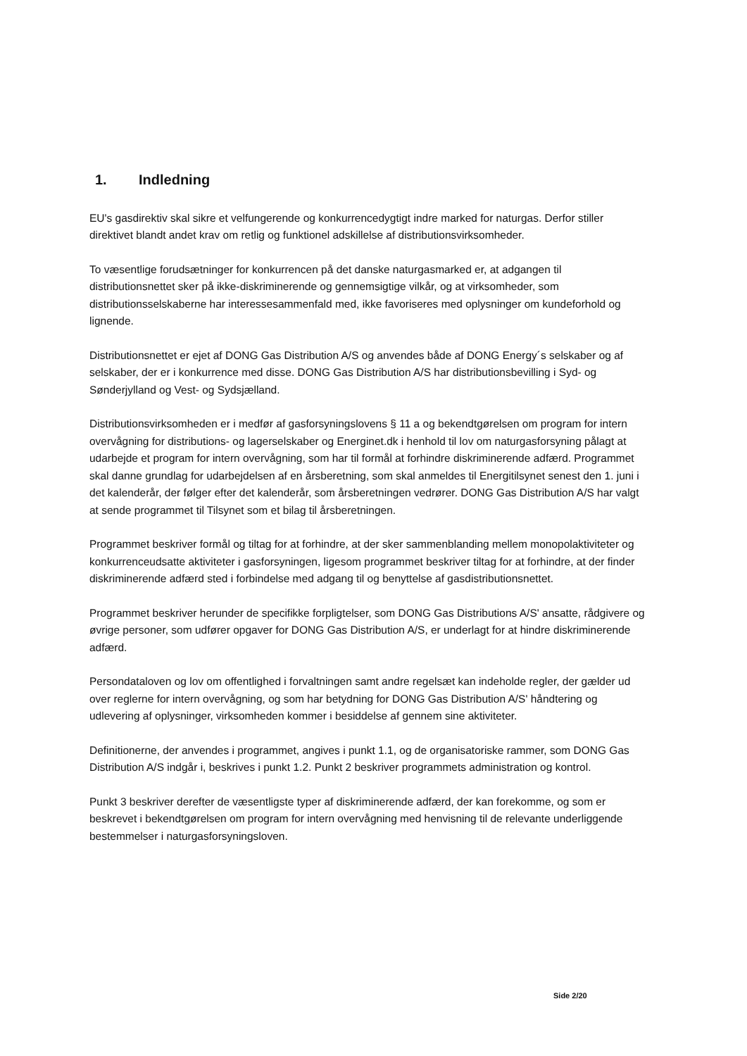1. Indledning
EU's gasdirektiv skal sikre et velfungerende og konkurrencedygtigt indre marked for naturgas. Derfor stiller direktivet blandt andet krav om retlig og funktionel adskillelse af distributionsvirksomheder.
To væsentlige forudsætninger for konkurrencen på det danske naturgasmarked er, at adgangen til distributionsnettet sker på ikke-diskriminerende og gennemsigtige vilkår, og at virksomheder, som distributionsselskaberne har interessesammenfald med, ikke favoriseres med oplysninger om kundeforhold og lignende.
Distributionsnettet er ejet af DONG Gas Distribution A/S og anvendes både af DONG Energy´s selskaber og af selskaber, der er i konkurrence med disse. DONG Gas Distribution A/S har distributionsbevilling i Syd- og Sønderjylland og Vest- og Sydsjælland.
Distributionsvirksomheden er i medfør af gasforsyningslovens § 11 a og bekendtgørelsen om program for intern overvågning for distributions- og lagerselskaber og Energinet.dk i henhold til lov om naturgasforsyning pålagt at udarbejde et program for intern overvågning, som har til formål at forhindre diskriminerende adfærd. Programmet skal danne grundlag for udarbejdelsen af en årsberetning, som skal anmeldes til Energitilsynet senest den 1. juni i det kalenderår, der følger efter det kalenderår, som årsberetningen vedrører. DONG Gas Distribution A/S har valgt at sende programmet til Tilsynet som et bilag til årsberetningen.
Programmet beskriver formål og tiltag for at forhindre, at der sker sammenblanding mellem monopolaktiviteter og konkurrenceudsatte aktiviteter i gasforsyningen, ligesom programmet beskriver tiltag for at forhindre, at der finder diskriminerende adfærd sted i forbindelse med adgang til og benyttelse af gasdistributionsnettet.
Programmet beskriver herunder de specifikke forpligtelser, som DONG Gas Distributions A/S' ansatte, rådgivere og øvrige personer, som udfører opgaver for DONG Gas Distribution A/S, er underlagt for at hindre diskriminerende adfærd.
Persondataloven og lov om offentlighed i forvaltningen samt andre regelsæt kan indeholde regler, der gælder ud over reglerne for intern overvågning, og som har betydning for DONG Gas Distribution A/S' håndtering og udlevering af oplysninger, virksomheden kommer i besiddelse af gennem sine aktiviteter.
Definitionerne, der anvendes i programmet, angives i punkt 1.1, og de organisatoriske rammer, som DONG Gas Distribution A/S indgår i, beskrives i punkt 1.2. Punkt 2 beskriver programmets administration og kontrol.
Punkt 3 beskriver derefter de væsentligste typer af diskriminerende adfærd, der kan forekomme, og som er beskrevet i bekendtgørelsen om program for intern overvågning med henvisning til de relevante underliggende bestemmelser i naturgasforsyningsloven.
Side 2/20